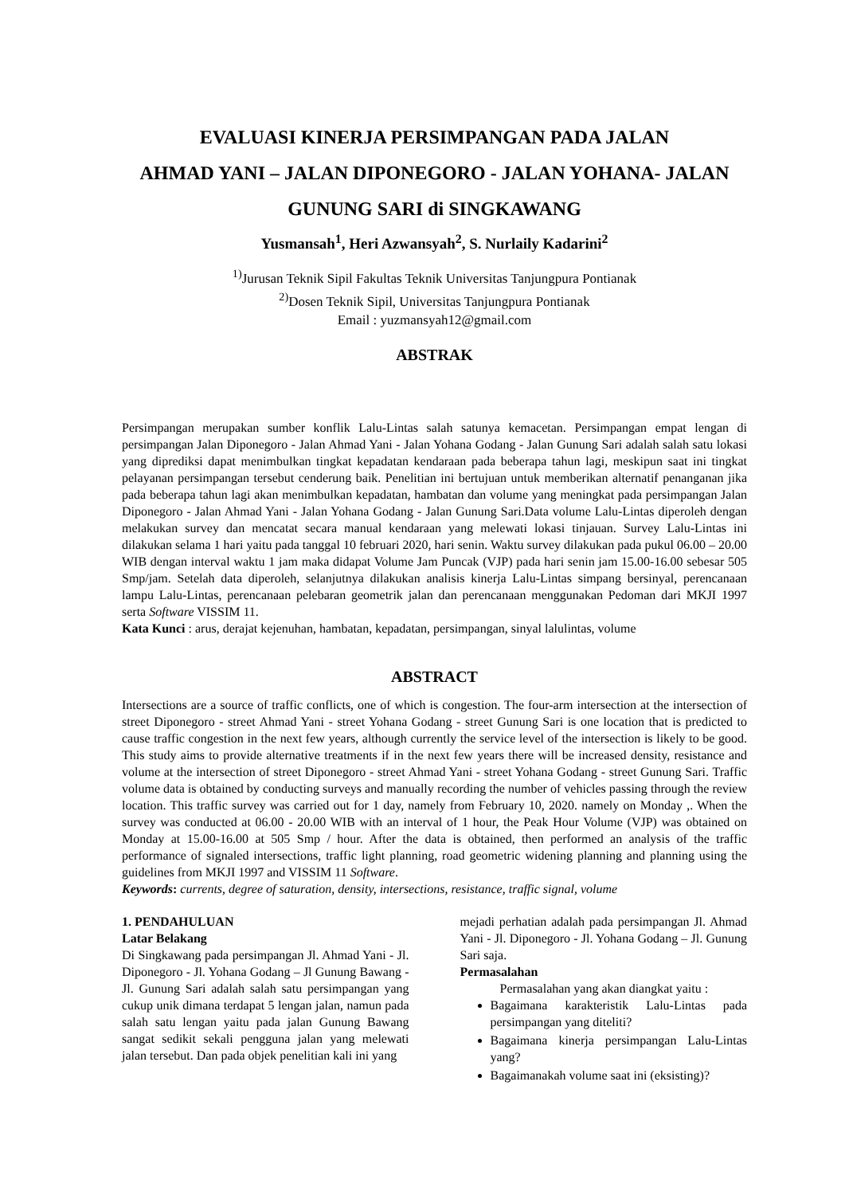EVALUASI KINERJA PERSIMPANGAN PADA JALAN
AHMAD YANI – JALAN DIPONEGORO - JALAN YOHANA- JALAN
GUNUNG SARI di SINGKAWANG
Yusmansah<sup>1</sup>, Heri Azwansyah<sup>2</sup>, S. Nurlaily Kadarini<sup>2</sup>
<sup>1)</sup> Jurusan Teknik Sipil Fakultas Teknik Universitas Tanjungpura Pontianak
<sup>2)</sup> Dosen Teknik Sipil, Universitas Tanjungpura Pontianak
Email : yuzmansyah12@gmail.com
ABSTRAK
Persimpangan merupakan sumber konflik Lalu-Lintas salah satunya kemacetan. Persimpangan empat lengan di persimpangan Jalan Diponegoro - Jalan Ahmad Yani - Jalan Yohana Godang - Jalan Gunung Sari adalah salah satu lokasi yang diprediksi dapat menimbulkan tingkat kepadatan kendaraan pada beberapa tahun lagi, meskipun saat ini tingkat pelayanan persimpangan tersebut cenderung baik. Penelitian ini bertujuan untuk memberikan alternatif penanganan jika pada beberapa tahun lagi akan menimbulkan kepadatan, hambatan dan volume yang meningkat pada persimpangan Jalan Diponegoro - Jalan Ahmad Yani - Jalan Yohana Godang - Jalan Gunung Sari.Data volume Lalu-Lintas diperoleh dengan melakukan survey dan mencatat secara manual kendaraan yang melewati lokasi tinjauan. Survey Lalu-Lintas ini dilakukan selama 1 hari yaitu pada tanggal 10 februari 2020, hari senin. Waktu survey dilakukan pada pukul 06.00 – 20.00 WIB dengan interval waktu 1 jam maka didapat Volume Jam Puncak (VJP) pada hari senin jam 15.00-16.00 sebesar 505 Smp/jam. Setelah data diperoleh, selanjutnya dilakukan analisis kinerja Lalu-Lintas simpang bersinyal, perencanaan lampu Lalu-Lintas, perencanaan pelebaran geometrik jalan dan perencanaan menggunakan Pedoman dari MKJI 1997 serta Software VISSIM 11.
Kata Kunci : arus, derajat kejenuhan, hambatan, kepadatan, persimpangan, sinyal lalulintas, volume
ABSTRACT
Intersections are a source of traffic conflicts, one of which is congestion. The four-arm intersection at the intersection of street Diponegoro - street Ahmad Yani - street Yohana Godang - street Gunung Sari is one location that is predicted to cause traffic congestion in the next few years, although currently the service level of the intersection is likely to be good. This study aims to provide alternative treatments if in the next few years there will be increased density, resistance and volume at the intersection of street Diponegoro - street Ahmad Yani - street Yohana Godang - street Gunung Sari. Traffic volume data is obtained by conducting surveys and manually recording the number of vehicles passing through the review location. This traffic survey was carried out for 1 day, namely from February 10, 2020. namely on Monday ,. When the survey was conducted at 06.00 - 20.00 WIB with an interval of 1 hour, the Peak Hour Volume (VJP) was obtained on Monday at 15.00-16.00 at 505 Smp / hour. After the data is obtained, then performed an analysis of the traffic performance of signaled intersections, traffic light planning, road geometric widening planning and planning using the guidelines from MKJI 1997 and VISSIM 11 Software.
Keywords: currents, degree of saturation, density, intersections, resistance, traffic signal, volume
1. PENDAHULUAN
Latar Belakang
Di Singkawang pada persimpangan Jl. Ahmad Yani - Jl. Diponegoro - Jl. Yohana Godang – Jl Gunung Bawang - Jl. Gunung Sari adalah salah satu persimpangan yang cukup unik dimana terdapat 5 lengan jalan, namun pada salah satu lengan yaitu pada jalan Gunung Bawang sangat sedikit sekali pengguna jalan yang melewati jalan tersebut. Dan pada objek penelitian kali ini yang
mejadi perhatian adalah pada persimpangan Jl. Ahmad Yani - Jl. Diponegoro - Jl. Yohana Godang – Jl. Gunung Sari saja.
Permasalahan
Permasalahan yang akan diangkat yaitu :
Bagaimana karakteristik Lalu-Lintas pada persimpangan yang diteliti?
Bagaimana kinerja persimpangan Lalu-Lintas yang?
Bagaimanakah volume saat ini (eksisting)?